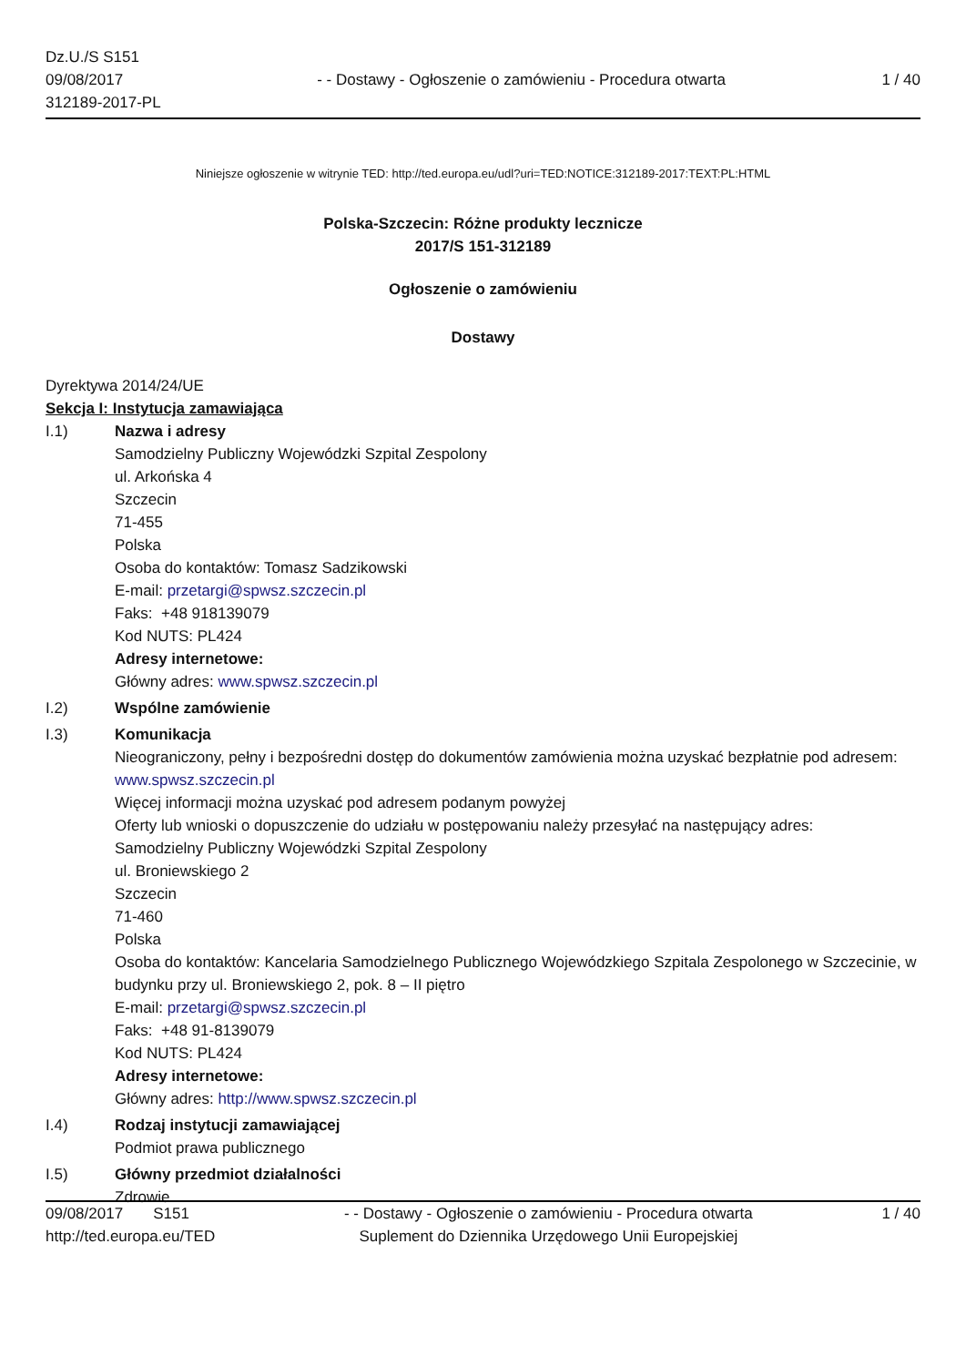Dz.U./S S151
09/08/2017
312189-2017-PL
- - Dostawy - Ogłoszenie o zamówieniu - Procedura otwarta
1 / 40
Niniejsze ogłoszenie w witrynie TED: http://ted.europa.eu/udl?uri=TED:NOTICE:312189-2017:TEXT:PL:HTML
Polska-Szczecin: Różne produkty lecznicze
2017/S 151-312189
Ogłoszenie o zamówieniu
Dostawy
Dyrektywa 2014/24/UE
Sekcja I: Instytucja zamawiająca
I.1) Nazwa i adresy
Samodzielny Publiczny Wojewódzki Szpital Zespolony
ul. Arkońska 4
Szczecin
71-455
Polska
Osoba do kontaktów: Tomasz Sadzikowski
E-mail: przetargi@spwsz.szczecin.pl
Faks: +48 918139079
Kod NUTS: PL424
Adresy internetowe:
Główny adres: www.spwsz.szczecin.pl
I.2) Wspólne zamówienie
I.3) Komunikacja
Nieograniczony, pełny i bezpośredni dostęp do dokumentów zamówienia można uzyskać bezpłatnie pod adresem: www.spwsz.szczecin.pl
Więcej informacji można uzyskać pod adresem podanym powyżej
Oferty lub wnioski o dopuszczenie do udziału w postępowaniu należy przesyłać na następujący adres:
Samodzielny Publiczny Wojewódzki Szpital Zespolony
ul. Broniewskiego 2
Szczecin
71-460
Polska
Osoba do kontaktów: Kancelaria Samodzielnego Publicznego Wojewódzkiego Szpitala Zespolonego w Szczecinie, w budynku przy ul. Broniewskiego 2, pok. 8 – II piętro
E-mail: przetargi@spwsz.szczecin.pl
Faks: +48 91-8139079
Kod NUTS: PL424
Adresy internetowe:
Główny adres: http://www.spwsz.szczecin.pl
I.4) Rodzaj instytucji zamawiającej
Podmiot prawa publicznego
I.5) Główny przedmiot działalności
Zdrowie
09/08/2017 S151
http://ted.europa.eu/TED
- - Dostawy - Ogłoszenie o zamówieniu - Procedura otwarta
Suplement do Dziennika Urzędowego Unii Europejskiej
1 / 40